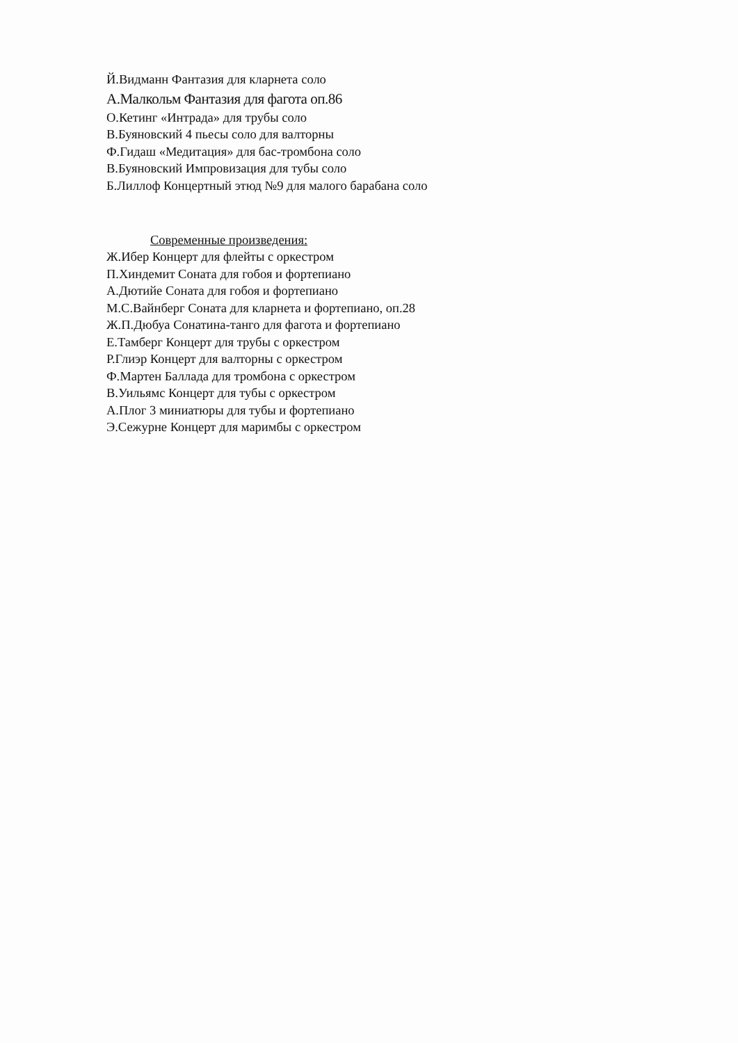Й.Видманн Фантазия для кларнета соло
А.Малкольм Фантазия для фагота оп.86
О.Кетинг «Интрада» для трубы соло
В.Буяновский 4 пьесы соло для валторны
Ф.Гидаш «Медитация» для бас-тромбона соло
В.Буяновский Импровизация для тубы соло
Б.Лиллоф Концертный этюд №9 для малого барабана соло
Современные произведения:
Ж.Ибер Концерт для флейты с оркестром
П.Хиндемит Соната для гобоя и фортепиано
А.Дютийе Соната для гобоя и фортепиано
М.С.Вайнберг Соната для кларнета и фортепиано, оп.28
Ж.П.Дюбуа Сонатина-танго для фагота и фортепиано
Е.Тамберг Концерт для трубы с оркестром
Р.Глиэр Концерт для валторны с оркестром
Ф.Мартен Баллада для тромбона с оркестром
В.Уильямс Концерт для тубы с оркестром
А.Плог 3 миниатюры для тубы и фортепиано
Э.Сежурне Концерт для маримбы с оркестром